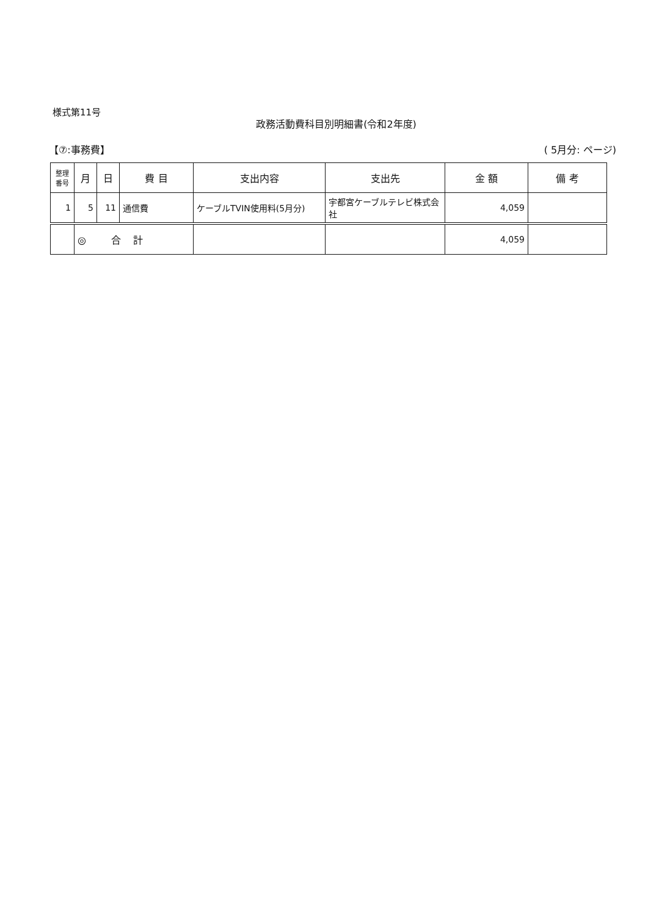様式第11号
政務活動費科目別明細書(令和2年度)
【⑦:事務費】 ( 5月分: ページ)
| 整理 番号 | 月 | 日 | 費 目 | 支出内容 | 支出先 | 金 額 | 備 考 |
| --- | --- | --- | --- | --- | --- | --- | --- |
| 1 | 5 | 11 | 通信費 | ケーブルTVIN使用料(5月分) | 宇都宮ケーブルテレビ株式会社 | 4,059 | |
| | ◎ 合 計 | | | | | 4,059 | |